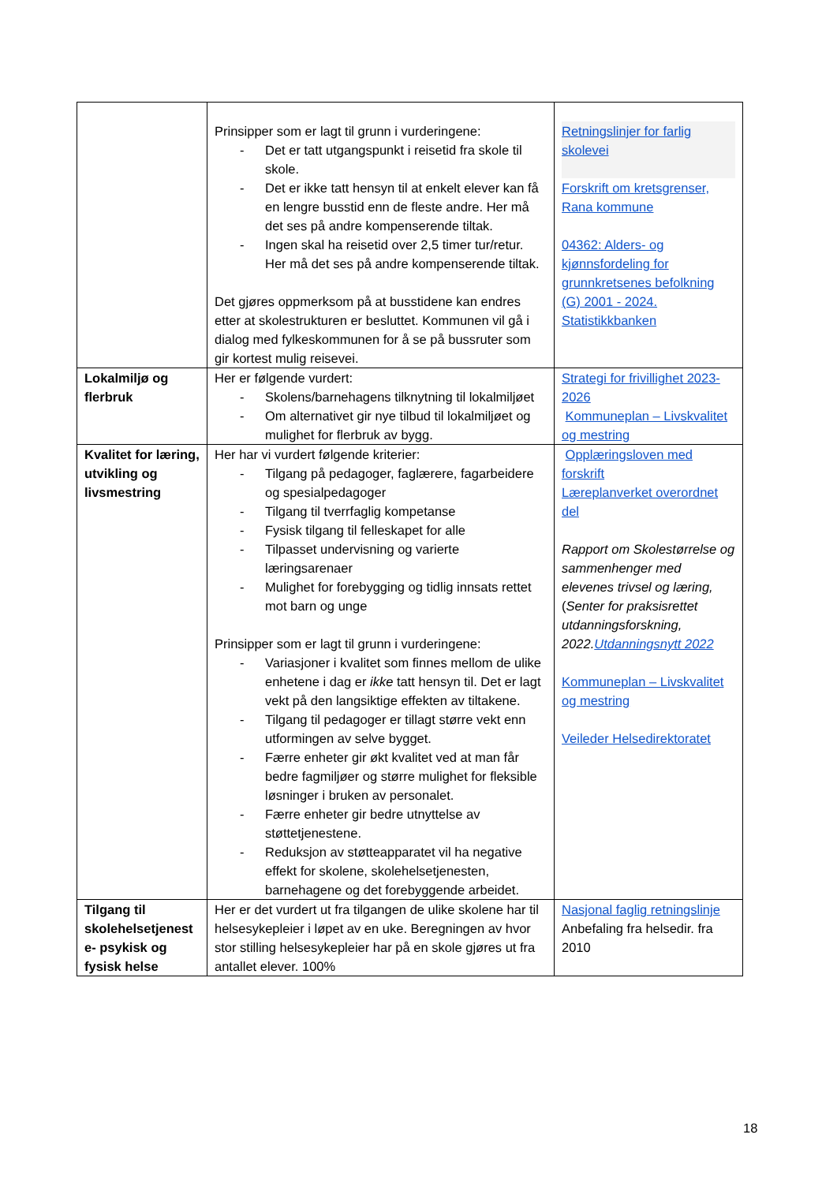| | Prinsipper som er lagt til grunn i vurderingene: - Det er tatt utgangspunkt i reisetid fra skole til skole. - Det er ikke tatt hensyn til at enkelt elever kan få en lengre busstid enn de fleste andre. Her må det ses på andre kompenserende tiltak. - Ingen skal ha reisetid over 2,5 timer tur/retur. Her må det ses på andre kompenserende tiltak. Det gjøres oppmerksom på at busstidene kan endres etter at skolestrukturen er besluttet. Kommunen vil gå i dialog med fylkeskommunen for å se på bussruter som gir kortest mulig reisevei. | Retningslinjer for farlig skolevei Forskrift om kretsgrenser, Rana kommune 04362: Alders- og kjønnsfordeling for grunnkretsenes befolkning (G) 2001 - 2024. Statistikkbanken |
| Lokalmiljø og flerbruk | Her er følgende vurdert: - Skolens/barnehagens tilknytning til lokalmiljøet - Om alternativet gir nye tilbud til lokalmiljøet og mulighet for flerbruk av bygg. | Strategi for frivillighet 2023-2026 Kommuneplan – Livskvalitet og mestring |
| Kvalitet for læring, utvikling og livsmestring | Her har vi vurdert følgende kriterier: - Tilgang på pedagoger, faglærere, fagarbeidere og spesialpedagoger - Tilgang til tverrfaglig kompetanse - Fysisk tilgang til felleskapet for alle - Tilpasset undervisning og varierte læringsarenaer - Mulighet for forebygging og tidlig innsats rettet mot barn og unge Prinsipper som er lagt til grunn i vurderingene: - Variasjoner i kvalitet som finnes mellom de ulike enhetene i dag er ikke tatt hensyn til. Det er lagt vekt på den langsiktige effekten av tiltakene. - Tilgang til pedagoger er tillagt større vekt enn utformingen av selve bygget. - Færre enheter gir økt kvalitet ved at man får bedre fagmiljøer og større mulighet for fleksible løsninger i bruken av personalet. - Færre enheter gir bedre utnyttelse av støttetjenestene. - Reduksjon av støtteapparatet vil ha negative effekt for skolene, skolehelsetjenesten, barnehagene og det forebyggende arbeidet. | Opplæringsloven med forskrift Læreplanverket overordnet del Rapport om Skolestørrelse og sammenhenger med elevenes trivsel og læring, ( Senter for praksisrettet utdanningsforskning, 2022. Utdanningsnytt 2022 Kommuneplan – Livskvalitet og mestring Veileder Helsedirektoratet |
| Tilgang til skolehelsetjenest e- psykisk og fysisk helse | Her er det vurdert ut fra tilgangen de ulike skolene har til helsesykepleier i løpet av en uke. Beregningen av hvor stor stilling helsesykepleier har på en skole gjøres ut fra antallet elever. 100% | Nasjonal faglig retningslinje Anbefaling fra helsedir. fra 2010 |
18